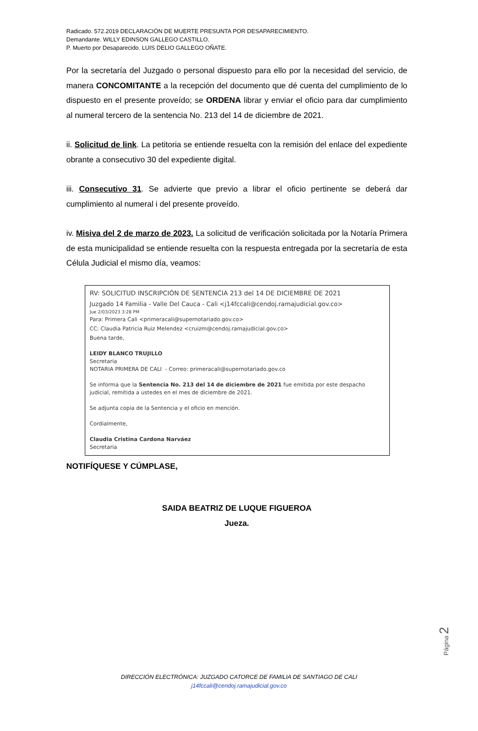Radicado. 572.2019 DECLARACIÓN DE MUERTE PRESUNTA POR DESAPARECIMIENTO.
Demandante. WILLY EDINSON GALLEGO CASTILLO.
P. Muerto por Desaparecido. LUIS DELIO GALLEGO OÑATE.
Por la secretaría del Juzgado o personal dispuesto para ello por la necesidad del servicio, de manera CONCOMITANTE a la recepción del documento que dé cuenta del cumplimiento de lo dispuesto en el presente proveído; se ORDENA librar y enviar el oficio para dar cumplimiento al numeral tercero de la sentencia No. 213 del 14 de diciembre de 2021.
ii. Solicitud de link. La petitoria se entiende resuelta con la remisión del enlace del expediente obrante a consecutivo 30 del expediente digital.
iii. Consecutivo 31. Se advierte que previo a librar el oficio pertinente se deberá dar cumplimiento al numeral i del presente proveído.
iv. Misiva del 2 de marzo de 2023. La solicitud de verificación solicitada por la Notaría Primera de esta municipalidad se entiende resuelta con la respuesta entregada por la secretaría de esta Célula Judicial el mismo día, veamos:
RV: SOLICITUD INSCRIPCIÓN DE SENTENCIA 213 del 14 DE DICIEMBRE DE 2021
Juzgado 14 Familia - Valle Del Cauca - Cali <j14fccali@cendoj.ramajudicial.gov.co>
Jue 2/03/2023 3:28 PM
Para: Primera Cali <primeracali@supernotariado.gov.co>
CC: Claudia Patricia Ruiz Melendez <cruizm@cendoj.ramajudicial.gov.co>
Buena tarde,
LEIDY BLANCO TRUJILLO
Secretaria
NOTARIA PRIMERA DE CALI - Correo: primeracali@supernotariado.gov.co
Se informa que la Sentencia No. 213 del 14 de diciembre de 2021 fue emitida por este despacho judicial, remitida a ustedes en el mes de diciembre de 2021.
Se adjunta copia de la Sentencia y el oficio en mención.
Cordialmente,
Claudia Cristina Cardona Narváez
Secretaria
NOTIFÍQUESE Y CÚMPLASE,
SAIDA BEATRIZ DE LUQUE FIGUEROA
Jueza.
Página 2
DIRECCIÓN ELECTRÓNICA: JUZGADO CATORCE DE FAMILIA DE SANTIAGO DE CALI
j14fccali@cendoj.ramajudicial.gov.co